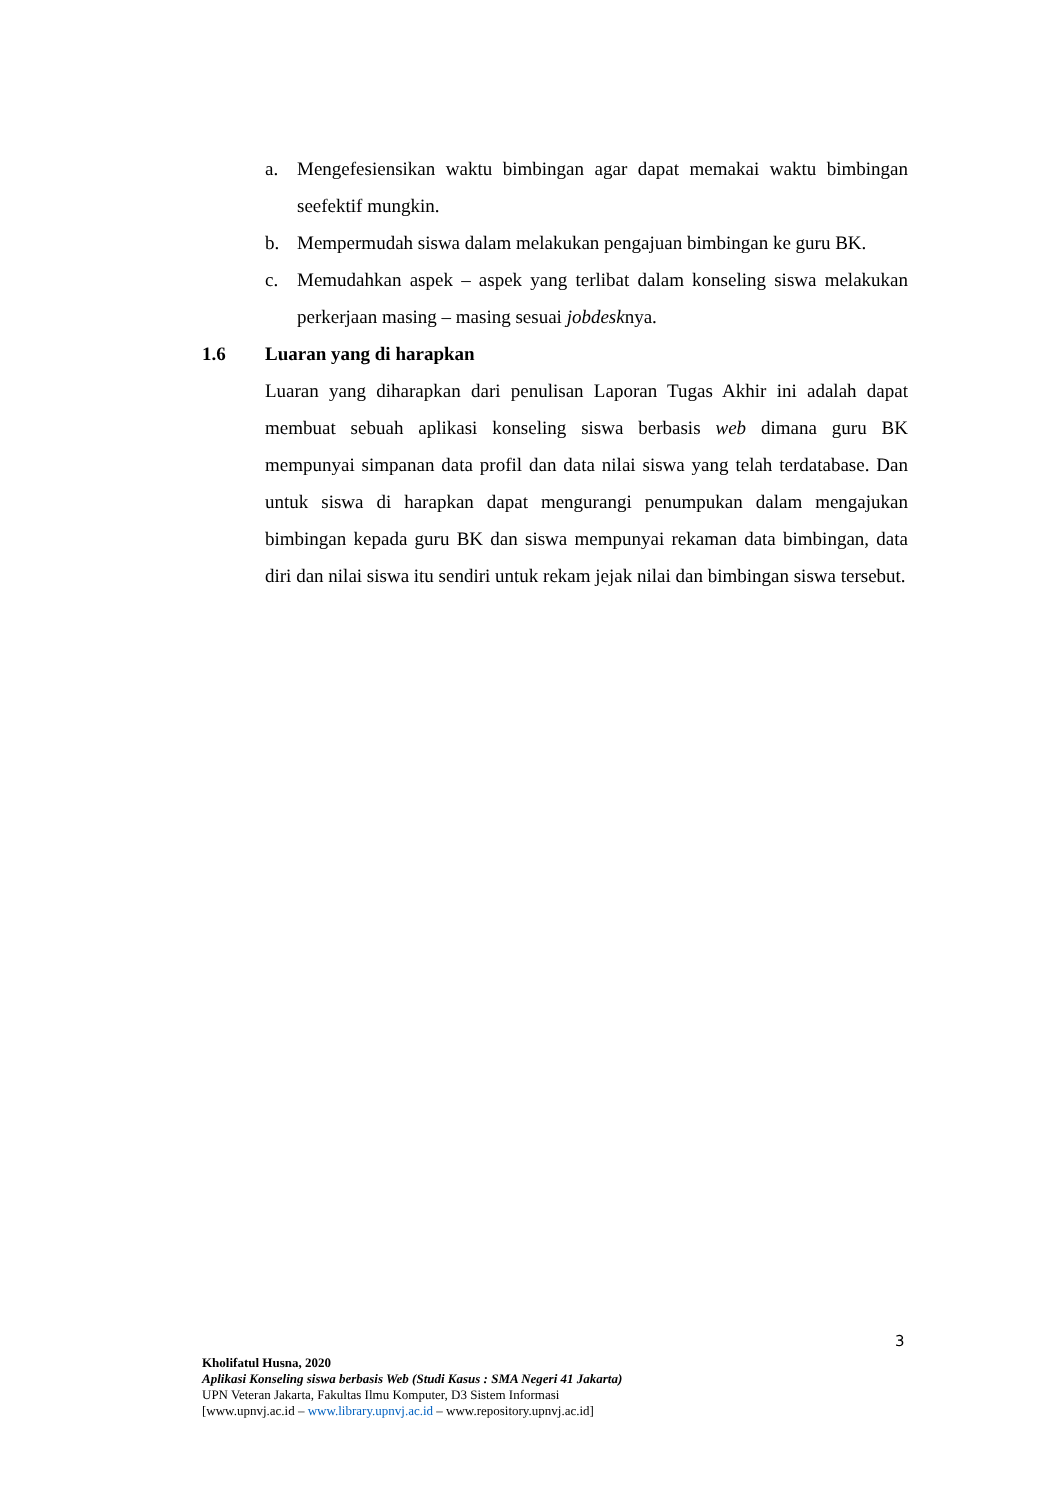a. Mengefesiensikan waktu bimbingan agar dapat memakai waktu bimbingan seefektif mungkin.
b. Mempermudah siswa dalam melakukan pengajuan bimbingan ke guru BK.
c. Memudahkan aspek – aspek yang terlibat dalam konseling siswa melakukan perkerjaan masing – masing sesuai jobdesknya.
1.6 Luaran yang di harapkan
Luaran yang diharapkan dari penulisan Laporan Tugas Akhir ini adalah dapat membuat sebuah aplikasi konseling siswa berbasis web dimana guru BK mempunyai simpanan data profil dan data nilai siswa yang telah terdatabase. Dan untuk siswa di harapkan dapat mengurangi penumpukan dalam mengajukan bimbingan kepada guru BK dan siswa mempunyai rekaman data bimbingan, data diri dan nilai siswa itu sendiri untuk rekam jejak nilai dan bimbingan siswa tersebut.
3
Kholifatul Husna, 2020
Aplikasi Konseling siswa berbasis Web (Studi Kasus : SMA Negeri 41 Jakarta)
UPN Veteran Jakarta, Fakultas Ilmu Komputer, D3 Sistem Informasi
[www.upnvj.ac.id – www.library.upnvj.ac.id – www.repository.upnvj.ac.id]